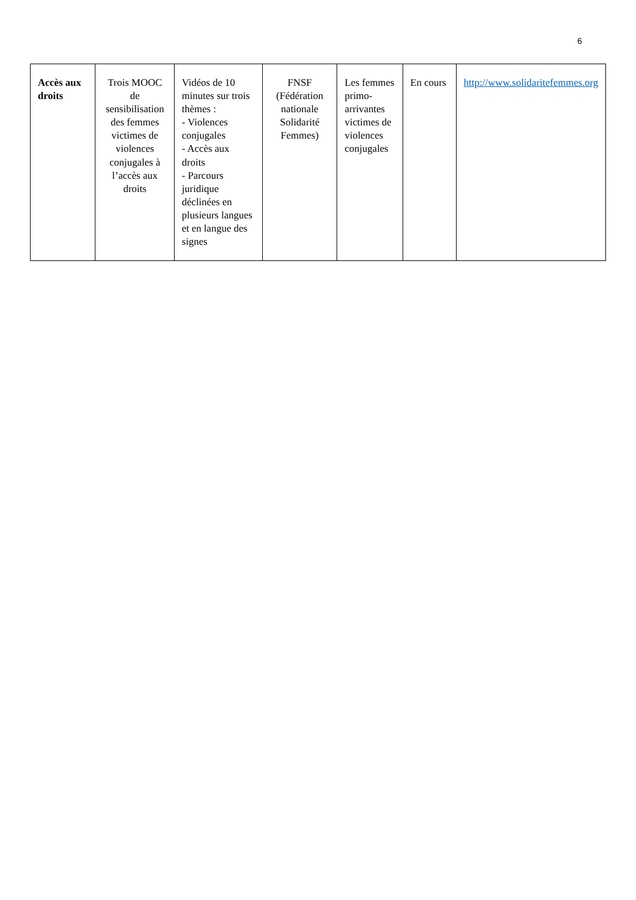6
| Accès aux droits | Trois MOOC de sensibilisation des femmes victimes de violences conjugales à l’accès aux droits | Vidéos de 10 minutes sur trois thèmes : - Violences conjugales - Accès aux droits - Parcours juridique déclinées en plusieurs langues et en langue des signes | FNSF (Fédération nationale Solidarité Femmes) | Les femmes primo-arrivantes victimes de violences conjugales | En cours | http://www.solidaritefemmes.org |